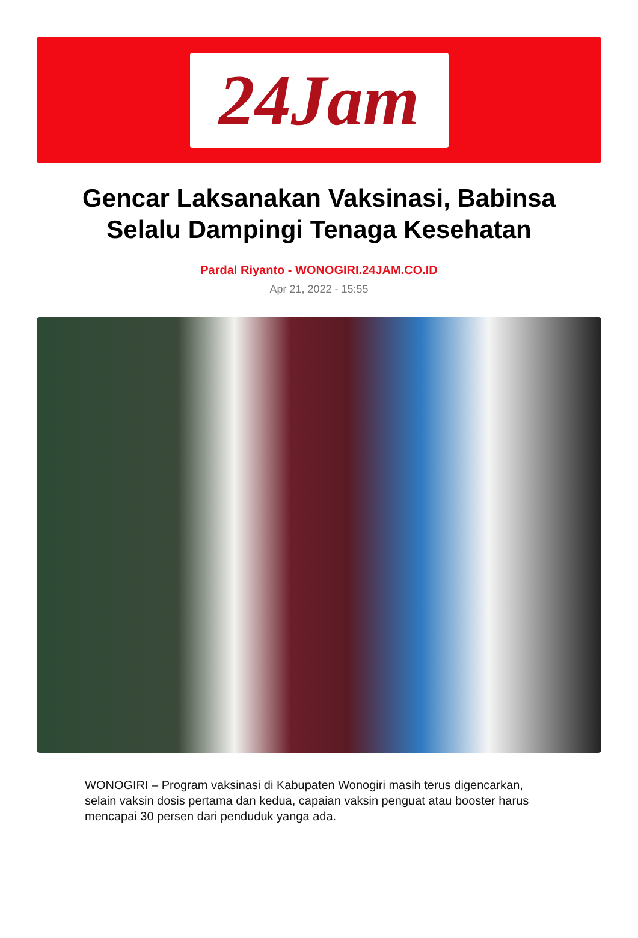24Jam
Gencar Laksanakan Vaksinasi, Babinsa Selalu Dampingi Tenaga Kesehatan
Pardal Riyanto - WONOGIRI.24JAM.CO.ID
Apr 21, 2022 - 15:55
WONOGIRI – Program vaksinasi di Kabupaten Wonogiri masih terus digencarkan, selain vaksin dosis pertama dan kedua, capaian vaksin penguat atau booster harus mencapai 30 persen dari penduduk yanga ada.